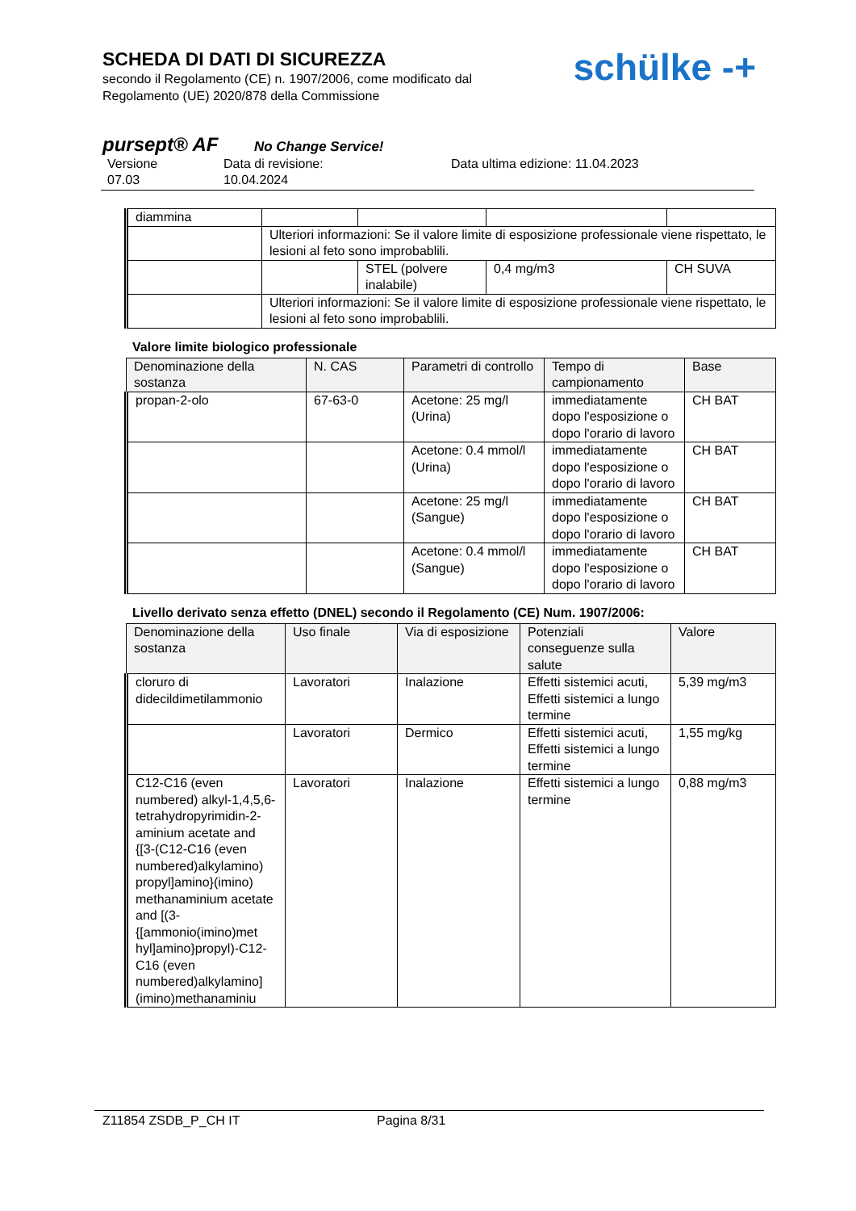SCHEDA DI DATI DI SICUREZZA
secondo il Regolamento (CE) n. 1907/2006, come modificato dal
Regolamento (UE) 2020/878 della Commissione
schülke -+
pursept® AF No Change Service!
Versione
07.03
Data di revisione:
10.04.2024
Data ultima edizione: 11.04.2023
| diammina | | | | |
| | Ulteriori informazioni: Se il valore limite di esposizione professionale viene rispettato, le lesioni al feto sono improbablili. | | | |
| | | STEL (polvere inalabile) | 0,4 mg/m3 | CH SUVA |
| | Ulteriori informazioni: Se il valore limite di esposizione professionale viene rispettato, le lesioni al feto sono improbablili. | | | |
Valore limite biologico professionale
| Denominazione della sostanza | N. CAS | Parametri di controllo | Tempo di campionamento | Base |
| --- | --- | --- | --- | --- |
| propan-2-olo | 67-63-0 | Acetone: 25 mg/l (Urina) | immediatamente dopo l'esposizione o dopo l'orario di lavoro | CH BAT |
| | | Acetone: 0.4 mmol/l (Urina) | immediatamente dopo l'esposizione o dopo l'orario di lavoro | CH BAT |
| | | Acetone: 25 mg/l (Sangue) | immediatamente dopo l'esposizione o dopo l'orario di lavoro | CH BAT |
| | | Acetone: 0.4 mmol/l (Sangue) | immediatamente dopo l'esposizione o dopo l'orario di lavoro | CH BAT |
Livello derivato senza effetto (DNEL) secondo il Regolamento (CE) Num. 1907/2006:
| Denominazione della sostanza | Uso finale | Via di esposizione | Potenziali conseguenze sulla salute | Valore |
| --- | --- | --- | --- | --- |
| cloruro di didecildimetilammonio | Lavoratori | Inalazione | Effetti sistemici acuti, Effetti sistemici a lungo termine | 5,39 mg/m3 |
| | Lavoratori | Dermico | Effetti sistemici acuti, Effetti sistemici a lungo termine | 1,55 mg/kg |
| C12-C16 (even numbered) alkyl-1,4,5,6-tetrahydropyrimidin-2-aminium acetate and {[3-(C12-C16 (even numbered)alkylamino) propyl]amino}(imino) methanaminium acetate and [(3-{[ammonio(imino)met hyl]amino}propyl)-C12-C16 (even numbered)alkylamino](imino)methanaminiu | Lavoratori | Inalazione | Effetti sistemici a lungo termine | 0,88 mg/m3 |
Z11854 ZSDB_P_CH IT Pagina 8/31